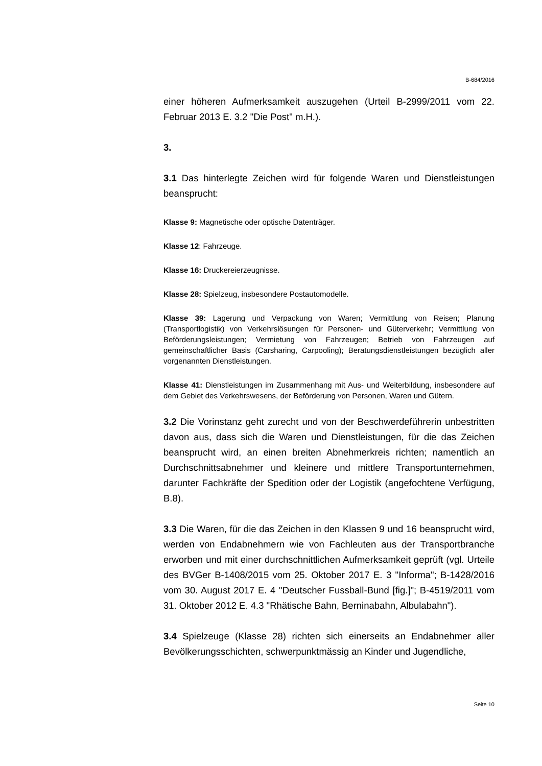B-684/2016
einer höheren Aufmerksamkeit auszugehen (Urteil B-2999/2011 vom 22. Februar 2013 E. 3.2 "Die Post" m.H.).
3.
3.1 Das hinterlegte Zeichen wird für folgende Waren und Dienstleistungen beansprucht:
Klasse 9: Magnetische oder optische Datenträger.
Klasse 12: Fahrzeuge.
Klasse 16: Druckereierzeugnisse.
Klasse 28: Spielzeug, insbesondere Postautomodelle.
Klasse 39: Lagerung und Verpackung von Waren; Vermittlung von Reisen; Planung (Transportlogistik) von Verkehrslösungen für Personen- und Güterverkehr; Vermittlung von Beförderungsleistungen; Vermietung von Fahrzeugen; Betrieb von Fahrzeugen auf gemeinschaftlicher Basis (Carsharing, Carpooling); Beratungsdienstleistungen bezüglich aller vorgenannten Dienstleistungen.
Klasse 41: Dienstleistungen im Zusammenhang mit Aus- und Weiterbildung, insbesondere auf dem Gebiet des Verkehrswesens, der Beförderung von Personen, Waren und Gütern.
3.2 Die Vorinstanz geht zurecht und von der Beschwerdeführerin unbestritten davon aus, dass sich die Waren und Dienstleistungen, für die das Zeichen beansprucht wird, an einen breiten Abnehmerkreis richten; namentlich an Durchschnittsabnehmer und kleinere und mittlere Transportunternehmen, darunter Fachkräfte der Spedition oder der Logistik (angefochtene Verfügung, B.8).
3.3 Die Waren, für die das Zeichen in den Klassen 9 und 16 beansprucht wird, werden von Endabnehmern wie von Fachleuten aus der Transportbranche erworben und mit einer durchschnittlichen Aufmerksamkeit geprüft (vgl. Urteile des BVGer B-1408/2015 vom 25. Oktober 2017 E. 3 "Informa"; B-1428/2016 vom 30. August 2017 E. 4 "Deutscher Fussball-Bund [fig.]"; B-4519/2011 vom 31. Oktober 2012 E. 4.3 "Rhätische Bahn, Berninabahn, Albulabahn").
3.4 Spielzeuge (Klasse 28) richten sich einerseits an Endabnehmer aller Bevölkerungsschichten, schwerpunktmässig an Kinder und Jugendliche,
Seite 10